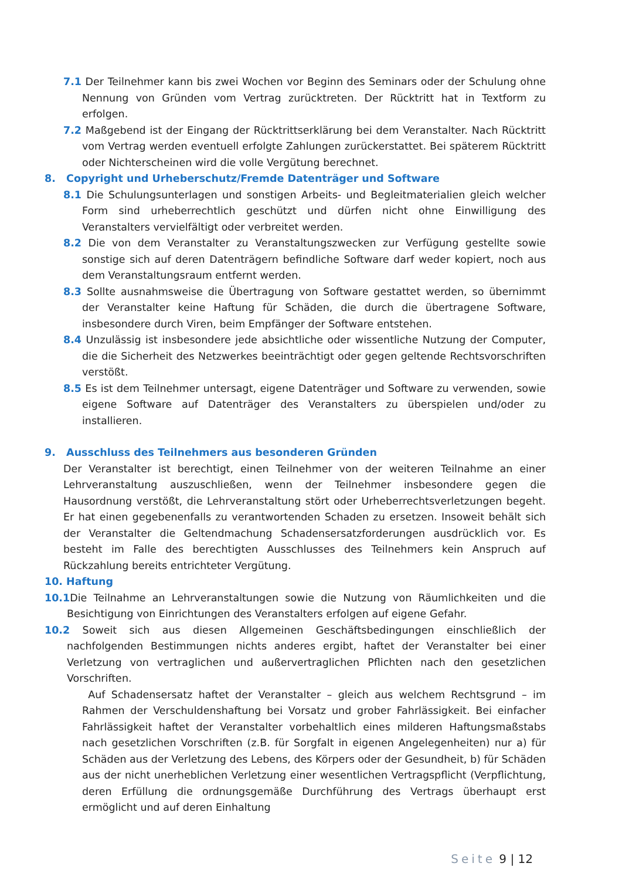7.1 Der Teilnehmer kann bis zwei Wochen vor Beginn des Seminars oder der Schulung ohne Nennung von Gründen vom Vertrag zurücktreten. Der Rücktritt hat in Textform zu erfolgen.
7.2 Maßgebend ist der Eingang der Rücktrittserklärung bei dem Veranstalter. Nach Rücktritt vom Vertrag werden eventuell erfolgte Zahlungen zurückerstattet. Bei späterem Rücktritt oder Nichterscheinen wird die volle Vergütung berechnet.
8. Copyright und Urheberschutz/Fremde Datenträger und Software
8.1 Die Schulungsunterlagen und sonstigen Arbeits- und Begleitmaterialien gleich welcher Form sind urheberrechtlich geschützt und dürfen nicht ohne Einwilligung des Veranstalters vervielfältigt oder verbreitet werden.
8.2 Die von dem Veranstalter zu Veranstaltungszwecken zur Verfügung gestellte sowie sonstige sich auf deren Datenträgern befindliche Software darf weder kopiert, noch aus dem Veranstaltungsraum entfernt werden.
8.3 Sollte ausnahmsweise die Übertragung von Software gestattet werden, so übernimmt der Veranstalter keine Haftung für Schäden, die durch die übertragene Software, insbesondere durch Viren, beim Empfänger der Software entstehen.
8.4 Unzulässig ist insbesondere jede absichtliche oder wissentliche Nutzung der Computer, die die Sicherheit des Netzwerkes beeinträchtigt oder gegen geltende Rechtsvorschriften verstößt.
8.5 Es ist dem Teilnehmer untersagt, eigene Datenträger und Software zu verwenden, sowie eigene Software auf Datenträger des Veranstalters zu überspielen und/oder zu installieren.
9. Ausschluss des Teilnehmers aus besonderen Gründen
Der Veranstalter ist berechtigt, einen Teilnehmer von der weiteren Teilnahme an einer Lehrveranstaltung auszuschließen, wenn der Teilnehmer insbesondere gegen die Hausordnung verstößt, die Lehrveranstaltung stört oder Urheberrechtsverletzungen begeht. Er hat einen gegebenenfalls zu verantwortenden Schaden zu ersetzen. Insoweit behält sich der Veranstalter die Geltendmachung Schadensersatzforderungen ausdrücklich vor. Es besteht im Falle des berechtigten Ausschlusses des Teilnehmers kein Anspruch auf Rückzahlung bereits entrichteter Vergütung.
10. Haftung
10.1 Die Teilnahme an Lehrveranstaltungen sowie die Nutzung von Räumlichkeiten und die Besichtigung von Einrichtungen des Veranstalters erfolgen auf eigene Gefahr.
10.2 Soweit sich aus diesen Allgemeinen Geschäftsbedingungen einschließlich der nachfolgenden Bestimmungen nichts anderes ergibt, haftet der Veranstalter bei einer Verletzung von vertraglichen und außervertraglichen Pflichten nach den gesetzlichen Vorschriften.
Auf Schadensersatz haftet der Veranstalter – gleich aus welchem Rechtsgrund – im Rahmen der Verschuldenshaftung bei Vorsatz und grober Fahrlässigkeit. Bei einfacher Fahrlässigkeit haftet der Veranstalter vorbehaltlich eines milderen Haftungsmaßstabs nach gesetzlichen Vorschriften (z.B. für Sorgfalt in eigenen Angelegenheiten) nur a) für Schäden aus der Verletzung des Lebens, des Körpers oder der Gesundheit, b) für Schäden aus der nicht unerheblichen Verletzung einer wesentlichen Vertragspflicht (Verpflichtung, deren Erfüllung die ordnungsgemäße Durchführung des Vertrags überhaupt erst ermöglicht und auf deren Einhaltung
Seite 9 | 12